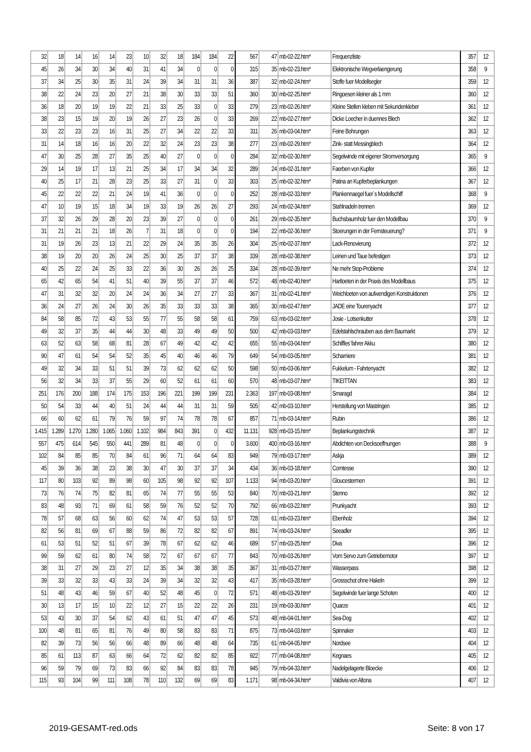| 32 | 18 | 14 | 16 | 14 | 23 | 10 | 32 | 18 | 184 | 184 | 22 | 567 | 47 | mb-02-22.htm* | Frequenzliste | 357 | 12 |
| 45 | 26 | 34 | 30 | 34 | 40 | 31 | 41 | 34 | 0 | 0 | 0 | 315 | 35 | mb-02-23.htm* | Elektronische Wegverlaengerung | 358 | 9 |
| 37 | 34 | 25 | 30 | 35 | 31 | 24 | 39 | 34 | 31 | 31 | 36 | 387 | 32 | mb-02-24.htm* | Stoffe fuer Modellsegler | 359 | 12 |
| 38 | 22 | 24 | 23 | 20 | 27 | 21 | 38 | 30 | 33 | 33 | 51 | 360 | 30 | mb-02-25.htm* | Ringoesen kleiner als 1 mm | 360 | 12 |
| 36 | 18 | 20 | 19 | 19 | 22 | 21 | 33 | 25 | 33 | 0 | 33 | 279 | 23 | mb-02-26.htm* | Kleine Stellen kleben mit Sekundenkleber | 361 | 12 |
| 38 | 23 | 15 | 19 | 20 | 19 | 26 | 27 | 23 | 26 | 0 | 33 | 269 | 22 | mb-02-27.htm* | Dicke Loecher in duennes Blech | 362 | 12 |
| 33 | 22 | 23 | 23 | 16 | 31 | 25 | 27 | 34 | 22 | 22 | 33 | 311 | 26 | mb-03-04.htm* | Feine Bohrungen | 363 | 12 |
| 31 | 14 | 18 | 16 | 16 | 20 | 22 | 32 | 24 | 23 | 23 | 38 | 277 | 23 | mb-02-29.htm* | Zink- statt Messingblech | 364 | 12 |
| 47 | 30 | 25 | 28 | 27 | 35 | 25 | 40 | 27 | 0 | 0 | 0 | 284 | 32 | mb-02-30.htm* | Segelwinde mit eigener Stromversorgung | 365 | 9 |
| 29 | 14 | 19 | 17 | 13 | 21 | 25 | 34 | 17 | 34 | 34 | 32 | 289 | 24 | mb-02-31.htm* | Faerben von Kupfer | 366 | 12 |
| 40 | 25 | 17 | 21 | 28 | 23 | 25 | 33 | 27 | 31 | 0 | 33 | 303 | 25 | mb-02-32.htm* | Patina an Kupferbeplankungen | 367 | 12 |
| 45 | 22 | 22 | 22 | 21 | 24 | 19 | 41 | 36 | 0 | 0 | 0 | 252 | 28 | mb-02-33.htm* | Plankennaegel fuer´s Modellschiff | 368 | 9 |
| 47 | 10 | 19 | 15 | 18 | 34 | 19 | 33 | 19 | 26 | 26 | 27 | 293 | 24 | mb-02-34.htm* | Stahlnadeln trennen | 369 | 12 |
| 37 | 32 | 26 | 29 | 28 | 20 | 23 | 39 | 27 | 0 | 0 | 0 | 261 | 29 | mb-02-35.htm* | Buchsbaumholz fuer den Modellbau | 370 | 9 |
| 31 | 21 | 21 | 21 | 18 | 26 | 7 | 31 | 18 | 0 | 0 | 0 | 194 | 22 | mb-02-36.htm* | Stoerungen in der Fernsteuerung? | 371 | 9 |
| 31 | 19 | 26 | 23 | 13 | 21 | 22 | 29 | 24 | 35 | 35 | 26 | 304 | 25 | mb-02-37.htm* | Lack-Renovierung | 372 | 12 |
| 38 | 19 | 20 | 20 | 26 | 24 | 25 | 30 | 25 | 37 | 37 | 38 | 339 | 28 | mb-02-38.htm* | Leinen und Taue befestigen | 373 | 12 |
| 40 | 25 | 22 | 24 | 25 | 33 | 22 | 36 | 30 | 26 | 26 | 25 | 334 | 28 | mb-02-39.htm* | Ne mehr Stop-Probleme | 374 | 12 |
| 65 | 42 | 65 | 54 | 41 | 51 | 40 | 39 | 55 | 37 | 37 | 46 | 572 | 48 | mb-02-40.htm* | Hartloeten in der Praxis des Modellbaus | 375 | 12 |
| 47 | 31 | 32 | 32 | 20 | 24 | 24 | 36 | 34 | 27 | 27 | 33 | 367 | 31 | mb-02-41.htm* | Weichloeten von aufwendigen Konstruktionen | 376 | 12 |
| 36 | 24 | 27 | 26 | 24 | 30 | 26 | 35 | 33 | 33 | 33 | 38 | 365 | 30 | mb-02-47.htm* | JADE eine Tourenyacht | 377 | 12 |
| 84 | 58 | 85 | 72 | 43 | 53 | 55 | 77 | 55 | 58 | 58 | 61 | 759 | 63 | mb-03-02.htm* | Josie - Lotsenkutter | 378 | 12 |
| 49 | 32 | 37 | 35 | 44 | 44 | 30 | 48 | 33 | 49 | 49 | 50 | 500 | 42 | mb-03-03.htm* | Edelstahlschrauben aus dem Baumarkt | 379 | 12 |
| 63 | 52 | 63 | 58 | 68 | 81 | 28 | 67 | 49 | 42 | 42 | 42 | 655 | 55 | mb-03-04.htm* | Schiffles´fahrer Akku | 380 | 12 |
| 90 | 47 | 61 | 54 | 54 | 52 | 35 | 45 | 40 | 46 | 46 | 79 | 649 | 54 | mb-03-05.htm* | Scharniere | 381 | 12 |
| 49 | 32 | 34 | 33 | 51 | 51 | 39 | 73 | 62 | 62 | 62 | 50 | 598 | 50 | mb-03-06.htm* | Fukkelum - Fahrtenyacht | 382 | 12 |
| 56 | 32 | 34 | 33 | 37 | 55 | 29 | 60 | 52 | 61 | 61 | 60 | 570 | 48 | mb-03-07.htm* | TIKEITTAN | 383 | 12 |
| 251 | 176 | 200 | 188 | 174 | 175 | 153 | 196 | 221 | 199 | 199 | 231 | 2.363 | 197 | mb-03-08.htm* | Smaragd | 384 | 12 |
| 50 | 54 | 33 | 44 | 40 | 51 | 24 | 44 | 44 | 31 | 31 | 59 | 505 | 42 | mb-03-10.htm* | Herstellung von Mastringen | 385 | 12 |
| 66 | 60 | 62 | 61 | 79 | 76 | 59 | 97 | 74 | 78 | 78 | 67 | 857 | 71 | mb-03-14.htm* | Rubin | 386 | 12 |
| 1.415 | 1.289 | 1.270 | 1.280 | 1.065 | 1.060 | 1.102 | 984 | 843 | 391 | 0 | 432 | 11.131 | 928 | mb-03-15.htm* | Beplankungstechnik | 387 | 12 |
| 557 | 475 | 614 | 545 | 550 | 441 | 289 | 81 | 48 | 0 | 0 | 0 | 3.600 | 400 | mb-03-16.htm* | Abdichten von Decksoeffnungen | 388 | 9 |
| 102 | 84 | 85 | 85 | 70 | 84 | 61 | 96 | 71 | 64 | 64 | 83 | 949 | 79 | mb-03-17.htm* | Askja | 389 | 12 |
| 45 | 39 | 36 | 38 | 23 | 38 | 30 | 47 | 30 | 37 | 37 | 34 | 434 | 36 | mb-03-18.htm* | Comtesse | 390 | 12 |
| 117 | 80 | 103 | 92 | 89 | 98 | 60 | 105 | 98 | 92 | 92 | 107 | 1.133 | 94 | mb-03-20.htm* | Gloucestermen | 391 | 12 |
| 73 | 76 | 74 | 75 | 82 | 81 | 65 | 74 | 77 | 55 | 55 | 53 | 840 | 70 | mb-03-21.htm* | Stenno | 392 | 12 |
| 83 | 48 | 93 | 71 | 69 | 61 | 58 | 59 | 76 | 52 | 52 | 70 | 792 | 66 | mb-03-22.htm* | Prunkyacht | 393 | 12 |
| 78 | 57 | 68 | 63 | 56 | 60 | 62 | 74 | 47 | 53 | 53 | 57 | 728 | 61 | mb-03-23.htm* | Ebenholz | 394 | 12 |
| 82 | 56 | 81 | 69 | 67 | 88 | 59 | 86 | 72 | 82 | 82 | 67 | 891 | 74 | mb-03-24.htm* | Seeadler | 395 | 12 |
| 61 | 53 | 51 | 52 | 51 | 67 | 39 | 78 | 67 | 62 | 62 | 46 | 689 | 57 | mb-03-25.htm* | Diva | 396 | 12 |
| 99 | 59 | 62 | 61 | 80 | 74 | 58 | 72 | 67 | 67 | 67 | 77 | 843 | 70 | mb-03-26.htm* | Vom Servo zum Getriebemotor | 397 | 12 |
| 38 | 31 | 27 | 29 | 23 | 27 | 12 | 35 | 34 | 38 | 38 | 35 | 367 | 31 | mb-03-27.htm* | Wasserpass | 398 | 12 |
| 39 | 33 | 32 | 33 | 43 | 33 | 24 | 39 | 34 | 32 | 32 | 43 | 417 | 35 | mb-03-28.htm* | Grossschot ohne Hakeln | 399 | 12 |
| 51 | 48 | 43 | 46 | 59 | 67 | 40 | 52 | 48 | 45 | 0 | 72 | 571 | 48 | mb-03-29.htm* | Segelwinde fuer lange Schoten | 400 | 12 |
| 30 | 13 | 17 | 15 | 10 | 22 | 12 | 27 | 15 | 22 | 22 | 26 | 231 | 19 | mb-03-30.htm* | Quarze | 401 | 12 |
| 53 | 43 | 30 | 37 | 54 | 62 | 43 | 61 | 51 | 47 | 47 | 45 | 573 | 48 | mb-04-01.htm* | Sea-Dog | 402 | 12 |
| 100 | 48 | 81 | 65 | 81 | 76 | 49 | 80 | 58 | 83 | 83 | 71 | 875 | 73 | mb-04-03.htm* | Spinnaker | 403 | 12 |
| 82 | 39 | 73 | 56 | 56 | 66 | 48 | 89 | 66 | 48 | 48 | 64 | 735 | 61 | mb-04-05.htm* | Nordsee | 404 | 12 |
| 85 | 61 | 113 | 87 | 63 | 66 | 64 | 72 | 62 | 82 | 82 | 85 | 922 | 77 | mb-04-08.htm* | Kegnaes | 405 | 12 |
| 96 | 59 | 79 | 69 | 73 | 83 | 66 | 92 | 84 | 83 | 83 | 78 | 945 | 79 | mb-04-33.htm* | Nadelgelagerte Bloecke | 406 | 12 |
| 115 | 93 | 104 | 99 | 111 | 108 | 78 | 110 | 132 | 69 | 69 | 83 | 1.171 | 98 | mb-04-34.htm* | Valdivia von Altona | 407 | 12 |
2019-GESAMT-red.ods Seite: 8 von 17